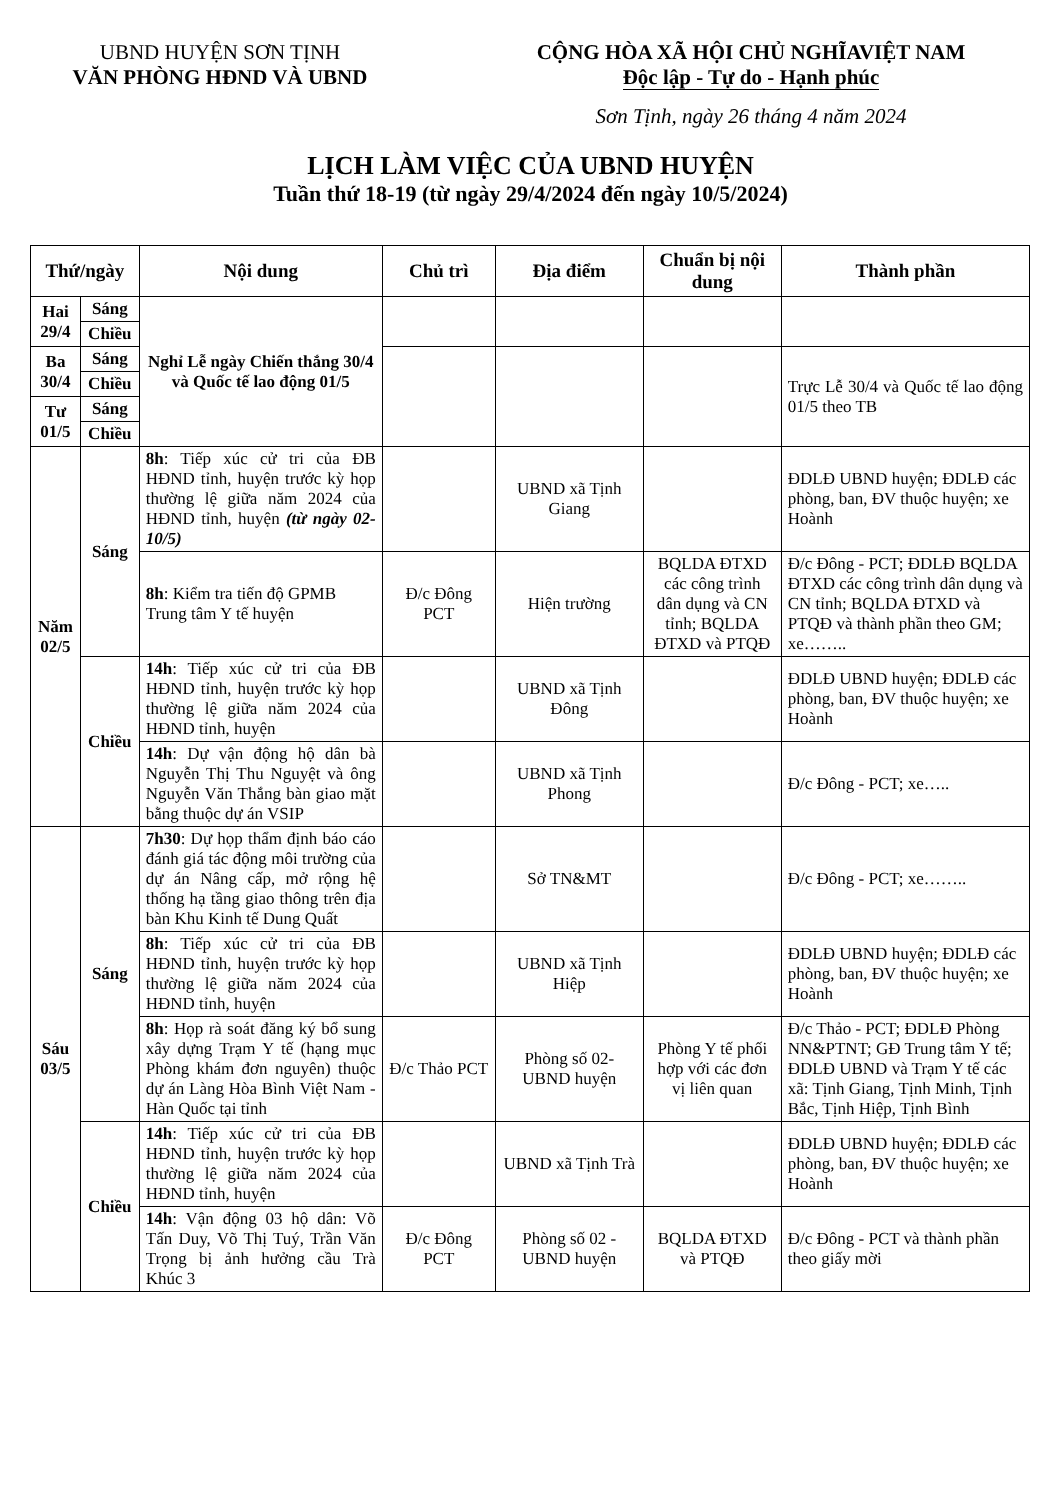UBND HUYỆN SƠN TỊNH
VĂN PHÒNG HĐND VÀ UBND
CỘNG HÒA XÃ HỘI CHỦ NGHĨAVIỆT NAM
Độc lập - Tự do - Hạnh phúc
Sơn Tịnh, ngày 26 tháng 4 năm 2024
LỊCH LÀM VIỆC CỦA UBND HUYỆN
Tuần thứ 18-19 (từ ngày 29/4/2024 đến ngày 10/5/2024)
| Thứ/ngày | | Nội dung | Chủ trì | Địa điểm | Chuẩn bị nội dung | Thành phần |
| --- | --- | --- | --- | --- | --- | --- |
| Hai 29/4 | Sáng | Nghỉ Lễ ngày Chiến thắng 30/4 và Quốc tế lao động 01/5 | | | | |
| | Chiều | | | | | |
| Ba 30/4 | Sáng | | | | | Trực Lễ 30/4 và Quốc tế lao động 01/5 theo TB |
| | Chiều | | | | | |
| Tư 01/5 | Sáng | | | | | |
| | Chiều | | | | | |
| Năm 02/5 | Sáng | 8h : Tiếp xúc cử tri của ĐB HĐND tỉnh, huyện trước kỳ họp thường lệ giữa năm 2024 của HĐND tỉnh, huyện (từ ngày 02-10/5) | | UBND xã Tịnh Giang | | ĐDLĐ UBND huyện; ĐDLĐ các phòng, ban, ĐV thuộc huyện; xe Hoành |
| | | 8h : Kiểm tra tiến độ GPMB Trung tâm Y tế huyện | Đ/c Đông PCT | Hiện trường | BQLDA ĐTXD các công trình dân dụng và CN tỉnh; BQLDA ĐTXD và PTQĐ | Đ/c Đông - PCT; ĐDLĐ BQLDA ĐTXD các công trình dân dụng và CN tỉnh; BQLDA ĐTXD và PTQĐ và thành phần theo GM; xe…….. |
| | Chiều | 14h : Tiếp xúc cử tri của ĐB HĐND tỉnh, huyện trước kỳ họp thường lệ giữa năm 2024 của HĐND tỉnh, huyện | | UBND xã Tịnh Đông | | ĐDLĐ UBND huyện; ĐDLĐ các phòng, ban, ĐV thuộc huyện; xe Hoành |
| | | 14h : Dự vận động hộ dân bà Nguyễn Thị Thu Nguyệt và ông Nguyễn Văn Thắng bàn giao mặt bằng thuộc dự án VSIP | | UBND xã Tịnh Phong | | Đ/c Đông - PCT; xe….. |
| Sáu 03/5 | Sáng | 7h30 : Dự họp thẩm định báo cáo đánh giá tác động môi trường của dự án Nâng cấp, mở rộng hệ thống hạ tầng giao thông trên địa bàn Khu Kinh tế Dung Quất | | Sở TN&MT | | Đ/c Đông - PCT; xe…….. |
| | | 8h : Tiếp xúc cử tri của ĐB HĐND tỉnh, huyện trước kỳ họp thường lệ giữa năm 2024 của HĐND tỉnh, huyện | | UBND xã Tịnh Hiệp | | ĐDLĐ UBND huyện; ĐDLĐ các phòng, ban, ĐV thuộc huyện; xe Hoành |
| | | 8h : Họp rà soát đăng ký bổ sung xây dựng Trạm Y tế (hạng mục Phòng khám đơn nguyên) thuộc dự án Làng Hòa Bình Việt Nam - Hàn Quốc tại tỉnh | Đ/c Thảo PCT | Phòng số 02- UBND huyện | Phòng Y tế phối hợp với các đơn vị liên quan | Đ/c Thảo - PCT; ĐDLĐ Phòng NN&PTNT; GĐ Trung tâm Y tế; ĐDLĐ UBND và Trạm Y tế các xã: Tịnh Giang, Tịnh Minh, Tịnh Bắc, Tịnh Hiệp, Tịnh Bình |
| | Chiều | 14h : Tiếp xúc cử tri của ĐB HĐND tỉnh, huyện trước kỳ họp thường lệ giữa năm 2024 của HĐND tỉnh, huyện | | UBND xã Tịnh Trà | | ĐDLĐ UBND huyện; ĐDLĐ các phòng, ban, ĐV thuộc huyện; xe Hoành |
| | | 14h : Vận động 03 hộ dân: Võ Tấn Duy, Võ Thị Tuý, Trần Văn Trọng bị ảnh hưởng cầu Trà Khúc 3 | Đ/c Đông PCT | Phòng số 02 - UBND huyện | BQLDA ĐTXD và PTQĐ | Đ/c Đông - PCT và thành phần theo giấy mời |